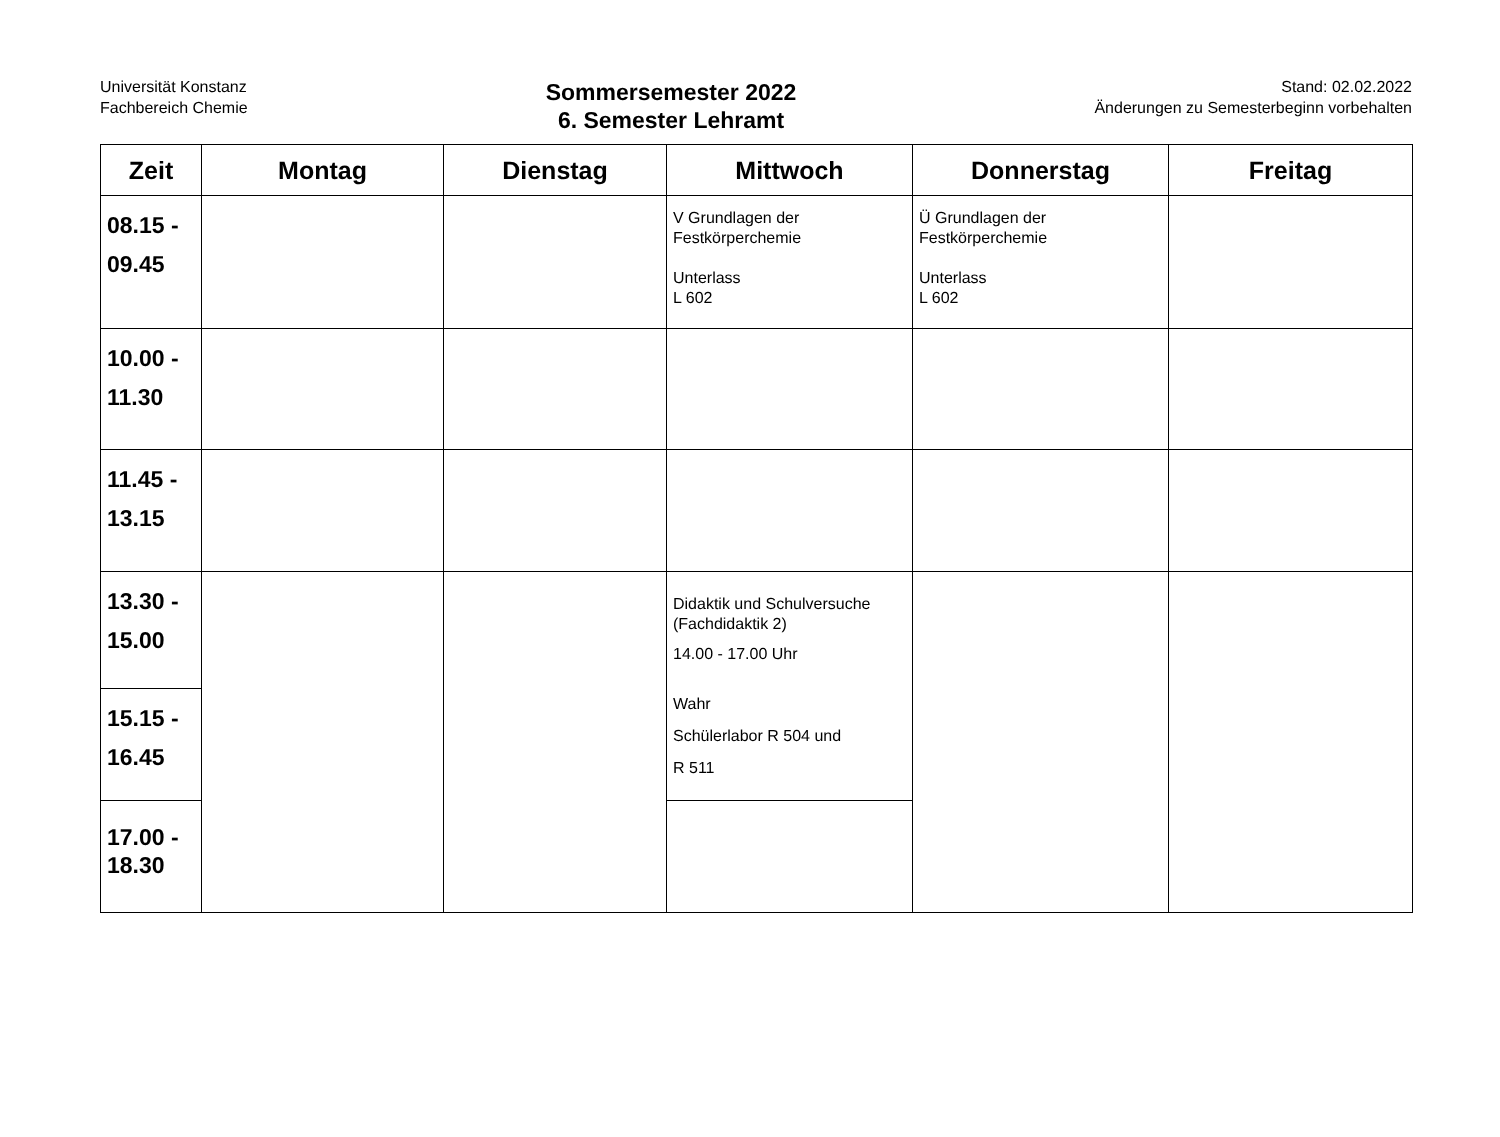Universität Konstanz
Fachbereich Chemie
Sommersemester 2022
6. Semester Lehramt
Stand: 02.02.2022
Änderungen zu Semesterbeginn vorbehalten
| Zeit | Montag | Dienstag | Mittwoch | Donnerstag | Freitag |
| --- | --- | --- | --- | --- | --- |
| 08.15 - 09.45 | | | V Grundlagen der Festkörperchemie Unterlass L 602 | Ü Grundlagen der Festkörperchemie Unterlass L 602 | |
| 10.00 - 11.30 | | | | | |
| 11.45 - 13.15 | | | | | |
| 13.30 - 15.00 | | | Didaktik und Schulversuche (Fachdidaktik 2) 14.00 - 17.00 Uhr Wahr Schülerlabor R 504 und R 511 | | |
| 15.15 - 16.45 | | | | | |
| 17.00 - 18.30 | | | | | |